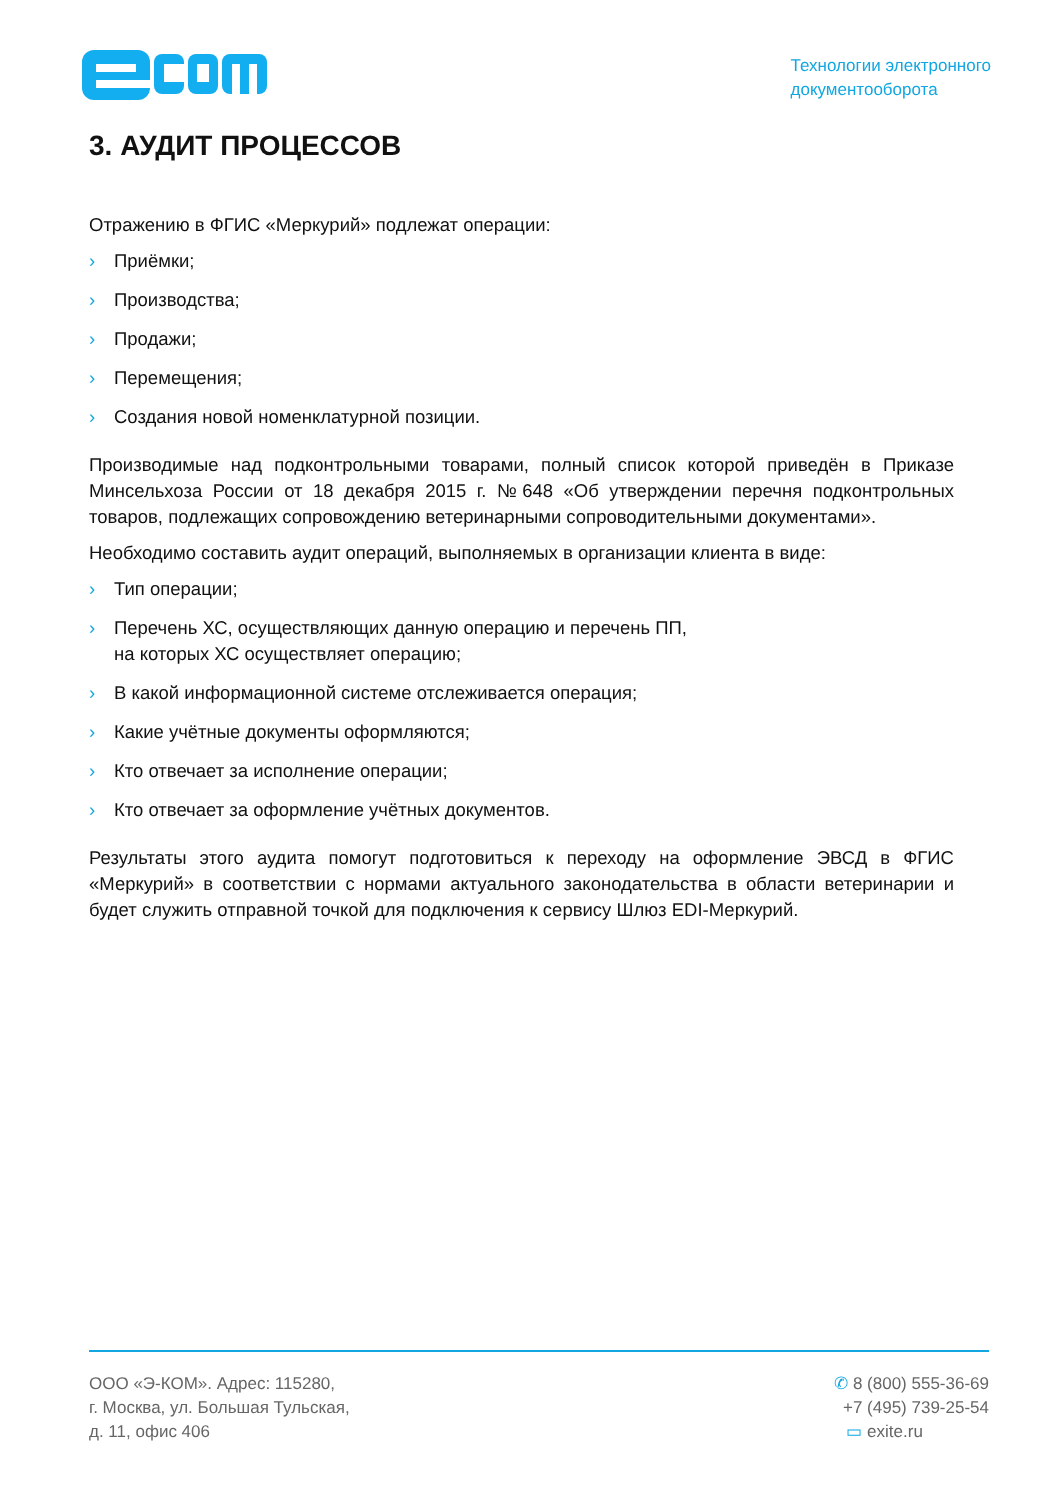Технологии электронного
документооборота
3. АУДИТ ПРОЦЕССОВ
Отражению в ФГИС «Меркурий» подлежат операции:
› Приёмки;
› Производства;
› Продажи;
› Перемещения;
› Создания новой номенклатурной позиции.
Производимые над подконтрольными товарами, полный список которой приведён в Приказе Минсельхоза России от 18 декабря 2015 г. №648 «Об утверждении перечня подконтрольных товаров, подлежащих сопровождению ветеринарными сопроводительными документами».
Необходимо составить аудит операций, выполняемых в организации клиента в виде:
› Тип операции;
› Перечень ХС, осуществляющих данную операцию и перечень ПП,
на которых ХС осуществляет операцию;
› В какой информационной системе отслеживается операция;
› Какие учётные документы оформляются;
› Кто отвечает за исполнение операции;
› Кто отвечает за оформление учётных документов.
Результаты этого аудита помогут подготовиться к переходу на оформление ЭВСД в ФГИС «Меркурий» в соответствии с нормами актуального законодательства в области ветеринарии и будет служить отправной точкой для подключения к сервису Шлюз EDI-Меркурий.
ООО «Э-КОМ». Адрес: 115280,
г. Москва, ул. Большая Тульская,
д. 11, офис 406
✆ 8 (800) 555-36-69
+7 (495) 739-25-54
▭ exite.ru